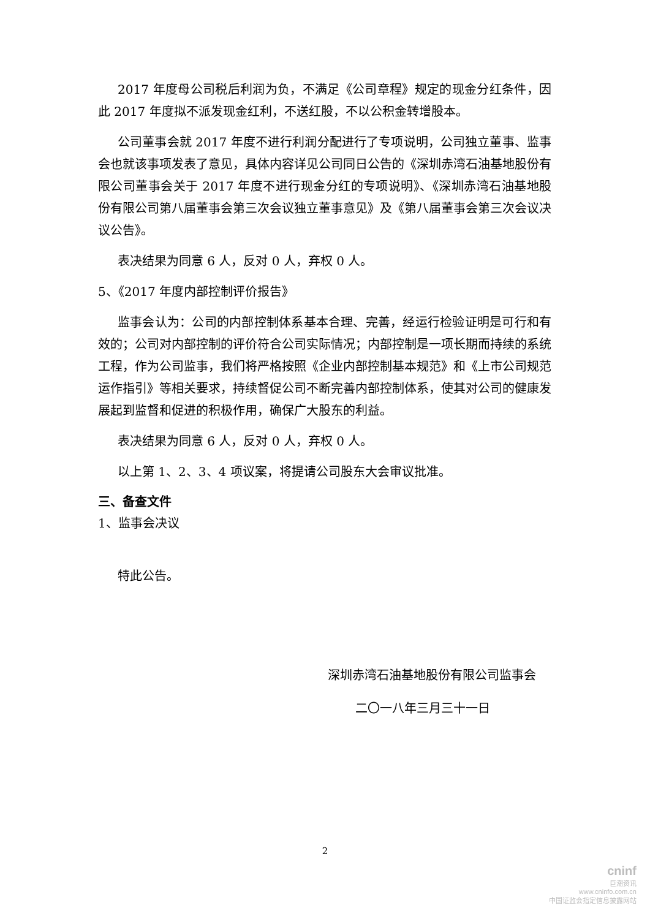2017 年度母公司税后利润为负，不满足《公司章程》规定的现金分红条件，因此 2017 年度拟不派发现金红利，不送红股，不以公积金转增股本。
公司董事会就 2017 年度不进行利润分配进行了专项说明，公司独立董事、监事会也就该事项发表了意见，具体内容详见公司同日公告的《深圳赤湾石油基地股份有限公司董事会关于 2017 年度不进行现金分红的专项说明》、《深圳赤湾石油基地股份有限公司第八届董事会第三次会议独立董事意见》及《第八届董事会第三次会议决议公告》。
表决结果为同意 6 人，反对 0 人，弃权 0 人。
5、《2017 年度内部控制评价报告》
监事会认为：公司的内部控制体系基本合理、完善，经运行检验证明是可行和有效的；公司对内部控制的评价符合公司实际情况；内部控制是一项长期而持续的系统工程，作为公司监事，我们将严格按照《企业内部控制基本规范》和《上市公司规范运作指引》等相关要求，持续督促公司不断完善内部控制体系，使其对公司的健康发展起到监督和促进的积极作用，确保广大股东的利益。
表决结果为同意 6 人，反对 0 人，弃权 0 人。
以上第 1、2、3、4 项议案，将提请公司股东大会审议批准。
三、备查文件
1、监事会决议
特此公告。
深圳赤湾石油基地股份有限公司监事会
二〇一八年三月三十一日
2
cninf
巨潮资讯
www.cninfo.com.cn
中国证监会指定信息披露网站